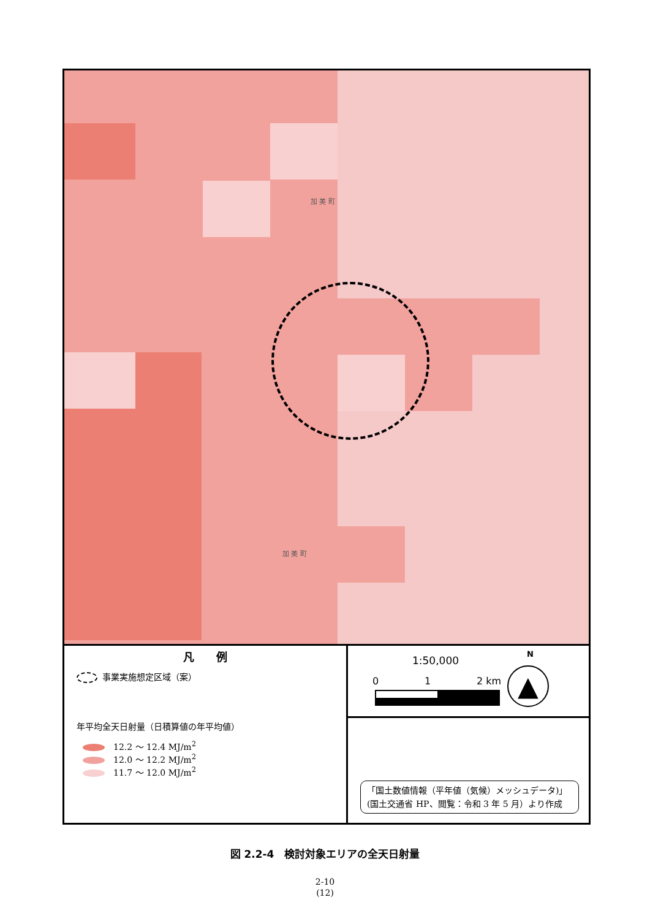加 美 町
加 美 町
凡　　例
事業実施想定区域（案）
年平均全天日射量（日積算値の年平均値）
12.2 ～ 12.4 MJ/m<sup>2</sup>
12.0 ～ 12.2 MJ/m<sup>2</sup>
11.7 ～ 12.0 MJ/m<sup>2</sup>
1:50,000
0 1 2 km
N
▲
「国土数値情報（平年値（気候）メッシュデータ)」(国土交通省 HP、閲覧：令和 3 年 5 月）より作成
図 2.2-4　検討対象エリアの全天日射量
2-10
(12)